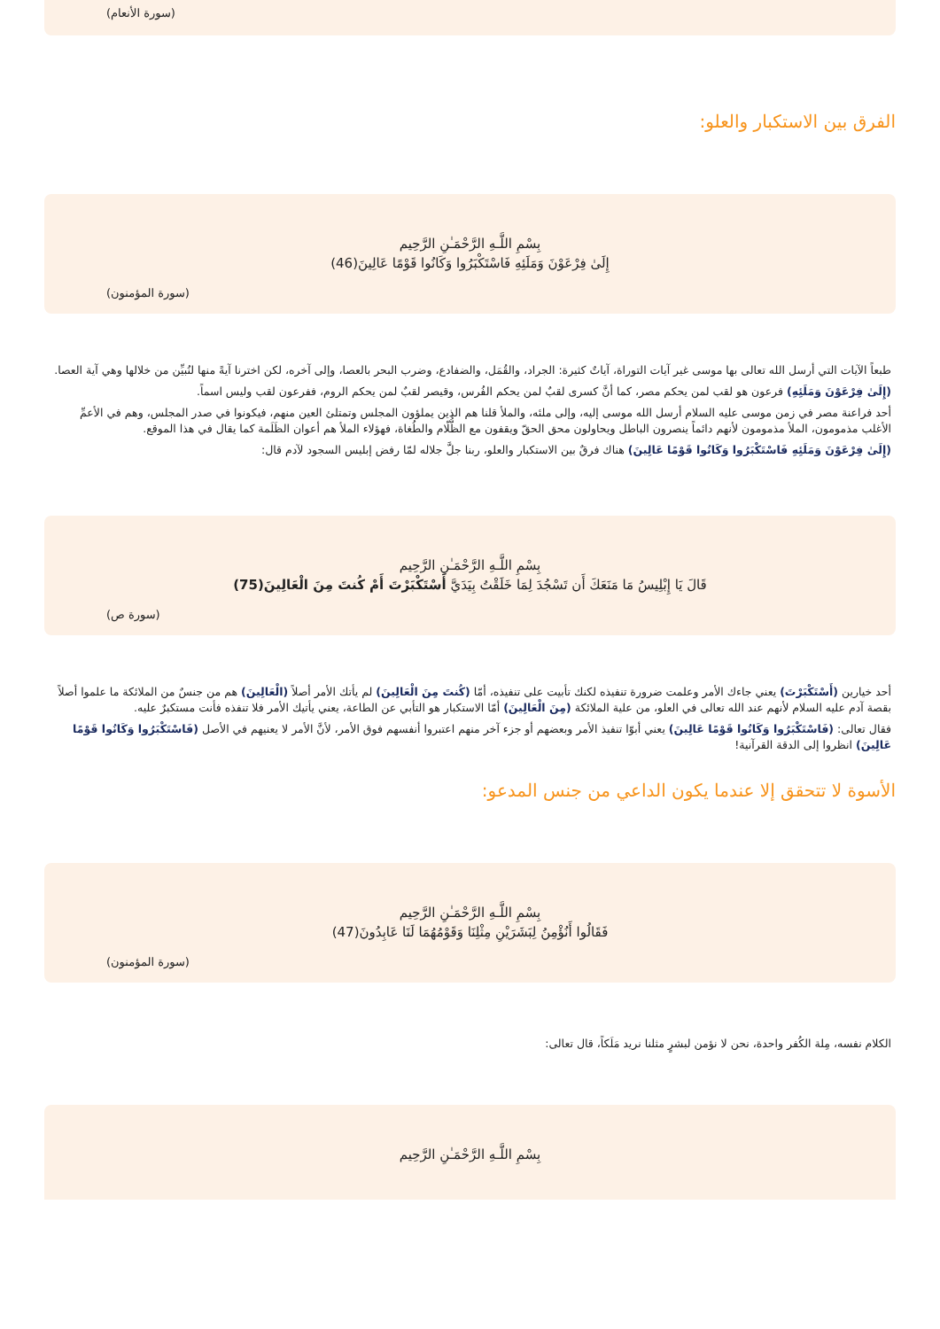(سورة الأنعام)
الفرق بين الاستكبار والعلو:
بِسْمِ اللَّـهِ الرَّحْمَـٰنِ الرَّحِيم
إِلَىٰ فِرْعَوْنَ وَمَلَئِهِ فَاسْتَكْبَرُوا وَكَانُوا قَوْمًا عَالِينَ(46)
(سورة المؤمنون)
طبعاً الآيات التي أرسل الله تعالى بها موسى غير آيات التوراة، آياتٌ كثيرة: الجراد، والقُمَل، والضفادع، وضرب البحر بالعصا، وإلى آخره، لكن اخترنا آيةً منها لنُبيِّن من خلالها وهي آية العصا.
(إِلَىٰ فِرْعَوْنَ وَمَلَئِهِ) فرعون هو لقب لمن يحكم مصر، كما أنَّ كسرى لقبٌ لمن يحكم الفُرس، وقيصر لقبٌ لمن يحكم الروم، ففرعون لقب وليس اسماً.
أحد فراعنة مصر في زمن موسى عليه السلام أرسل الله موسى إليه، وإلى ملئه، والملأ قلنا هم الذين يملؤون المجلس وتمتلئ العين منهم، فيكونوا في صدر المجلس، وهم في الأعمِّ الأغلب مذمومون، الملأ مذمومون لأنهم دائماً ينصرون الباطل ويحاولون محق الحقّ ويقفون مع الظُّلّام والطُغاة، فهؤلاء الملأ هم أعوان الظَلَمة كما يقال في هذا الموقع.
(إِلَىٰ فِرْعَوْنَ وَمَلَئِهِ فَاسْتَكْبَرُوا وَكَانُوا قَوْمًا عَالِينَ) هناك فرقٌ بين الاستكبار والعلو، ربنا جلَّ جلاله لمّا رفض إبليس السجود لآدم قال:
بِسْمِ اللَّـهِ الرَّحْمَـٰنِ الرَّحِيم
قَالَ يَا إِبْلِيسُ مَا مَنَعَكَ أَن تَسْجُدَ لِمَا خَلَقْتُ بِيَدَيَّ أَسْتَكْبَرْتَ أَمْ كُنتَ مِنَ الْعَالِينَ(75)
(سورة ص)
أحد خيارين (أَسْتَكْبَرْتَ) يعني جاءك الأمر وعلمت ضرورة تنفيذه لكنك تأبيت على تنفيذه، أمّا (كُنتَ مِنَ الْعَالِينَ) لم يأتك الأمر أصلاً (الْعَالِينَ) هم من جنسٌ من الملائكة ما علموا أصلاً بقصة آدم عليه السلام لأنهم عند الله تعالى في العلو، من علية الملائكة (مِنَ الْعَالِينَ) أمّا الاستكبار هو التأبي عن الطاعة، يعني يأتيك الأمر فلا تنفذه فأنت مستكبرٌ عليه.
فقال تعالى: (فَاسْتَكْبَرُوا وَكَانُوا قَوْمًا عَالِينَ) يعني أبوّا تنفيذ الأمر وبعضهم أو جزء آخر منهم اعتبروا أنفسهم فوق الأمر، لأنَّ الأمر لا يعنيهم في الأصل (فَاسْتَكْبَرُوا وَكَانُوا قَوْمًا عَالِينَ) انظروا إلى الدقة القرآنية!
الأسوة لا تتحقق إلا عندما يكون الداعي من جنس المدعو:
بِسْمِ اللَّـهِ الرَّحْمَـٰنِ الرَّحِيم
فَقَالُوا أَنُؤْمِنُ لِبَشَرَيْنِ مِثْلِنَا وَقَوْمُهُمَا لَنَا عَابِدُونَ(47)
(سورة المؤمنون)
الكلام نفسه، مِلة الكُفر واحدة، نحن لا نؤمن لبشرٍ مثلنا نريد مَلَكاً، قال تعالى:
بِسْمِ اللَّـهِ الرَّحْمَـٰنِ الرَّحِيم